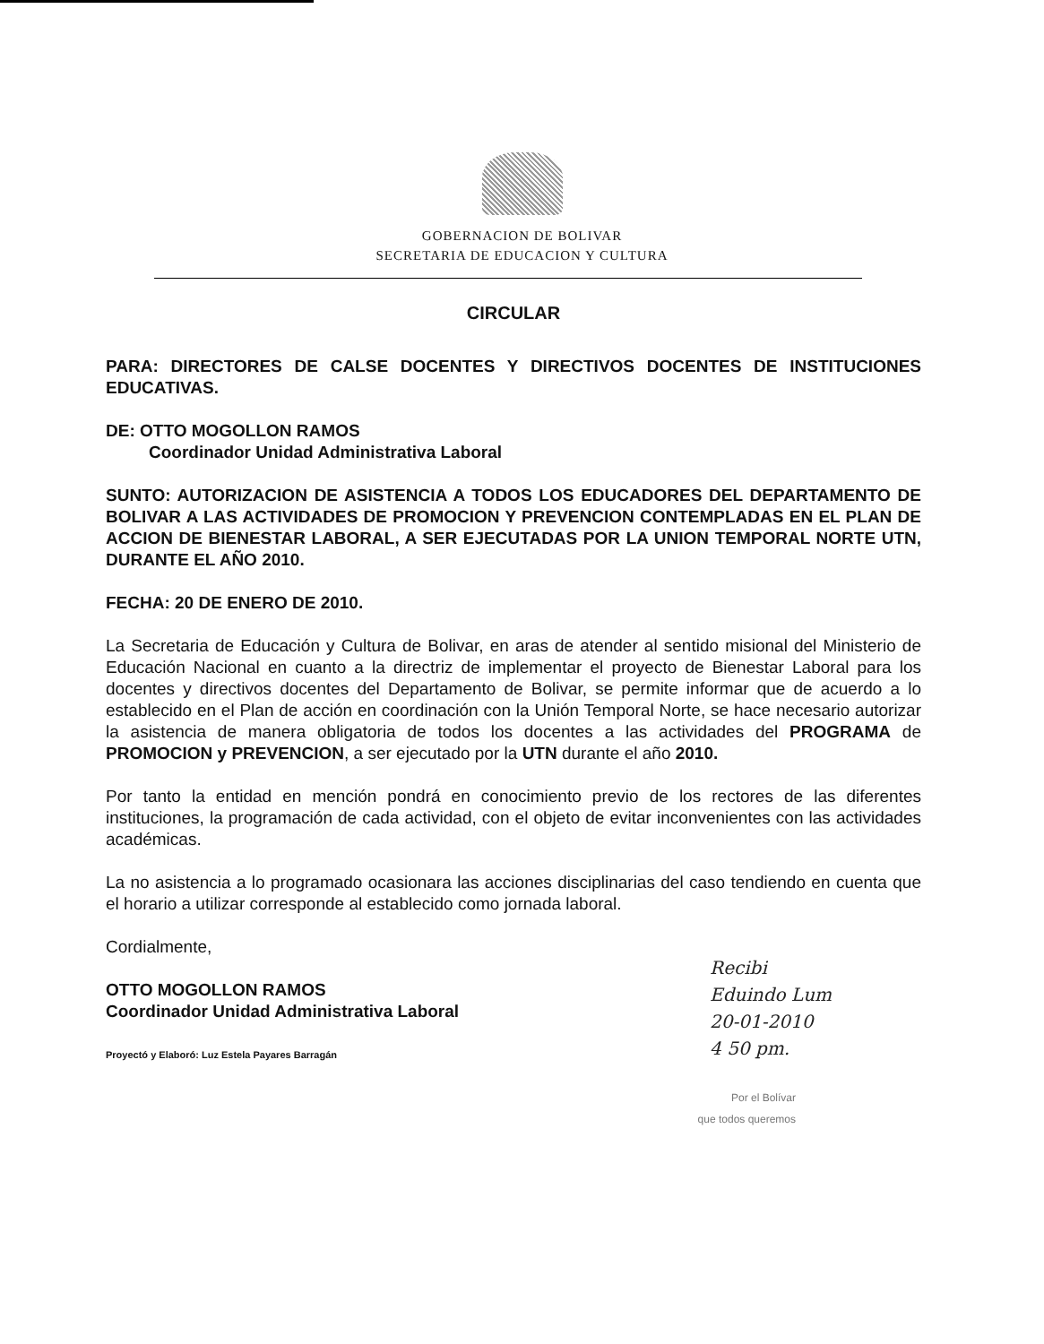GOBERNACION DE BOLIVAR
SECRETARIA DE EDUCACION Y CULTURA
CIRCULAR
PARA: DIRECTORES DE CALSE DOCENTES Y DIRECTIVOS DOCENTES DE INSTITUCIONES EDUCATIVAS.
DE: OTTO MOGOLLON RAMOS
Coordinador Unidad Administrativa Laboral
SUNTO: AUTORIZACION DE ASISTENCIA A TODOS LOS EDUCADORES DEL DEPARTAMENTO DE BOLIVAR A LAS ACTIVIDADES DE PROMOCION Y PREVENCION CONTEMPLADAS EN EL PLAN DE ACCION DE BIENESTAR LABORAL, A SER EJECUTADAS POR LA UNION TEMPORAL NORTE UTN, DURANTE EL AÑO 2010.
FECHA: 20 DE ENERO DE 2010.
La Secretaria de Educación y Cultura de Bolivar, en aras de atender al sentido misional del Ministerio de Educación Nacional en cuanto a la directriz de implementar el proyecto de Bienestar Laboral para los docentes y directivos docentes del Departamento de Bolivar, se permite informar que de acuerdo a lo establecido en el Plan de acción en coordinación con la Unión Temporal Norte, se hace necesario autorizar la asistencia de manera obligatoria de todos los docentes a las actividades del PROGRAMA de PROMOCION y PREVENCION, a ser ejecutado por la UTN durante el año 2010.
Por tanto la entidad en mención pondrá en conocimiento previo de los rectores de las diferentes instituciones, la programación de cada actividad, con el objeto de evitar inconvenientes con las actividades académicas.
La no asistencia a lo programado ocasionara las acciones disciplinarias del caso tendiendo en cuenta que el horario a utilizar corresponde al establecido como jornada laboral.
Cordialmente,
OTTO MOGOLLON RAMOS
Coordinador Unidad Administrativa Laboral
Proyectó y Elaboró: Luz Estela Payares Barragán
Recibi
Eduindo Lum
20-01-2010
4 50 pm.
Por el Bolívar
que todos queremos